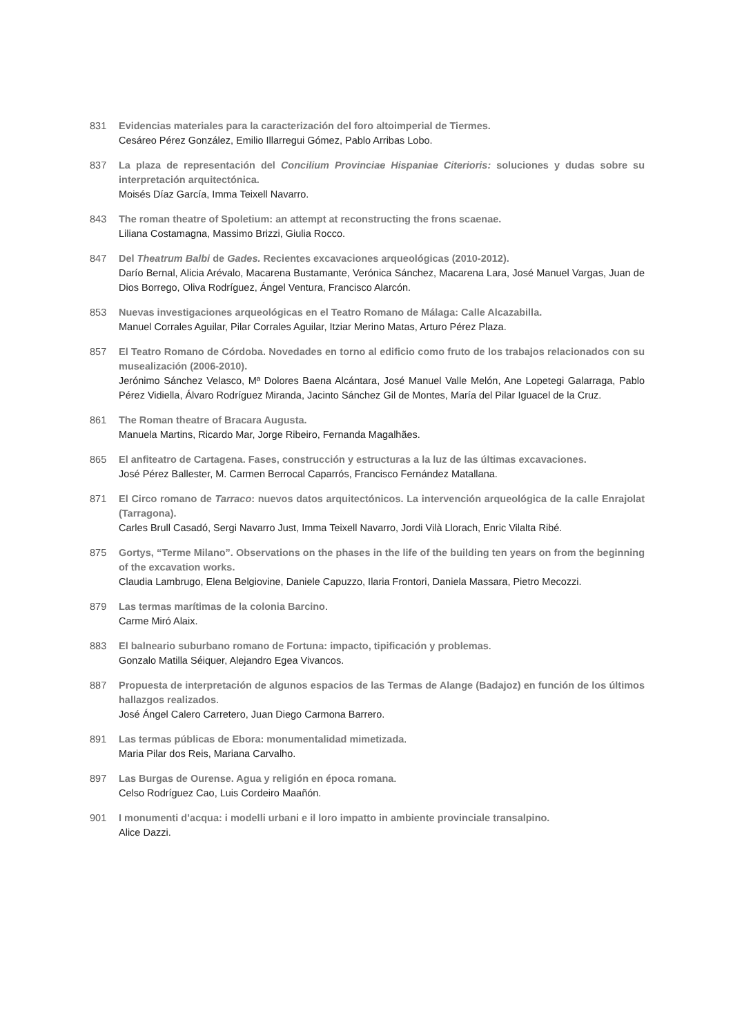831 Evidencias materiales para la caracterización del foro altoimperial de Tiermes.
Cesáreo Pérez González, Emilio Illarregui Gómez, Pablo Arribas Lobo.
837 La plaza de representación del Concilium Provinciae Hispaniae Citerioris: soluciones y dudas sobre su interpretación arquitectónica.
Moisés Díaz García, Imma Teixell Navarro.
843 The roman theatre of Spoletium: an attempt at reconstructing the frons scaenae.
Liliana Costamagna, Massimo Brizzi, Giulia Rocco.
847 Del Theatrum Balbi de Gades. Recientes excavaciones arqueológicas (2010-2012).
Darío Bernal, Alicia Arévalo, Macarena Bustamante, Verónica Sánchez, Macarena Lara, José Manuel Vargas, Juan de Dios Borrego, Oliva Rodríguez, Ángel Ventura, Francisco Alarcón.
853 Nuevas investigaciones arqueológicas en el Teatro Romano de Málaga: Calle Alcazabilla.
Manuel Corrales Aguilar, Pilar Corrales Aguilar, Itziar Merino Matas, Arturo Pérez Plaza.
857 El Teatro Romano de Córdoba. Novedades en torno al edificio como fruto de los trabajos relacionados con su musealización (2006-2010).
Jerónimo Sánchez Velasco, Mª Dolores Baena Alcántara, José Manuel Valle Melón, Ane Lopetegi Galarraga, Pablo Pérez Vidiella, Álvaro Rodríguez Miranda, Jacinto Sánchez Gil de Montes, María del Pilar Iguacel de la Cruz.
861 The Roman theatre of Bracara Augusta.
Manuela Martins, Ricardo Mar, Jorge Ribeiro, Fernanda Magalhães.
865 El anfiteatro de Cartagena. Fases, construcción y estructuras a la luz de las últimas excavaciones.
José Pérez Ballester, M. Carmen Berrocal Caparrós, Francisco Fernández Matallana.
871 El Circo romano de Tarraco: nuevos datos arquitectónicos. La intervención arqueológica de la calle Enrajolat (Tarragona).
Carles Brull Casadó, Sergi Navarro Just, Imma Teixell Navarro, Jordi Vilà Llorach, Enric Vilalta Ribé.
875 Gortys, “Terme Milano”. Observations on the phases in the life of the building ten years on from the beginning of the excavation works.
Claudia Lambrugo, Elena Belgiovine, Daniele Capuzzo, Ilaria Frontori, Daniela Massara, Pietro Mecozzi.
879 Las termas marítimas de la colonia Barcino.
Carme Miró Alaix.
883 El balneario suburbano romano de Fortuna: impacto, tipificación y problemas.
Gonzalo Matilla Séiquer, Alejandro Egea Vivancos.
887 Propuesta de interpretación de algunos espacios de las Termas de Alange (Badajoz) en función de los últimos hallazgos realizados.
José Ángel Calero Carretero, Juan Diego Carmona Barrero.
891 Las termas públicas de Ebora: monumentalidad mimetizada.
Maria Pilar dos Reis, Mariana Carvalho.
897 Las Burgas de Ourense. Agua y religión en época romana.
Celso Rodríguez Cao, Luis Cordeiro Maañón.
901 I monumenti d’acqua: i modelli urbani e il loro impatto in ambiente provinciale transalpino.
Alice Dazzi.